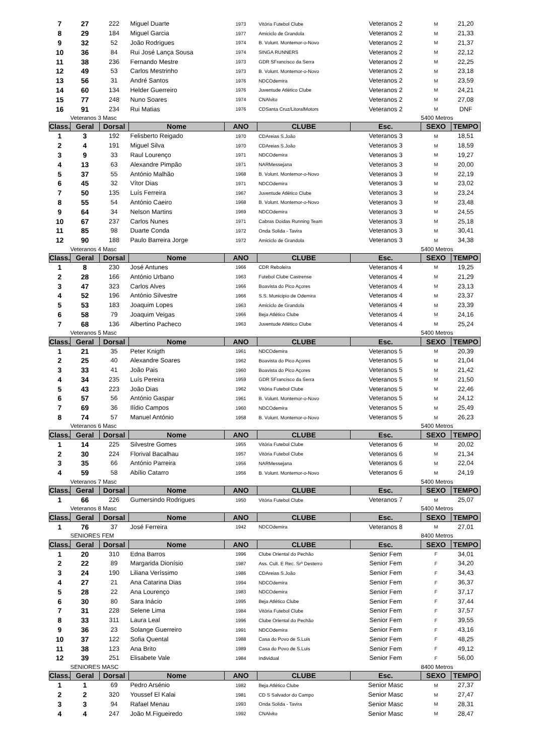| 7 | 27 | 222 | Miguel Duarte | 1973 | Vitória Futebol Clube | Veteranos 2 | M | 21,20 |
| 8 | 29 | 184 | Miguel Garcia | 1977 | Amiciclo de Grandola | Veteranos 2 | M | 21,33 |
| 9 | 32 | 52 | João Rodrigues | 1974 | B. Volunt. Montemor-o-Novo | Veteranos 2 | M | 21,37 |
| 10 | 36 | 84 | Rui José Lança Sousa | 1974 | SINGA RUNNERS | Veteranos 2 | M | 22,12 |
| 11 | 38 | 236 | Fernando Mestre | 1973 | GDR SFrancisco da Serra | Veteranos 2 | M | 22,25 |
| 12 | 49 | 53 | Carlos Mestrinho | 1973 | B. Volunt. Montemor-o-Novo | Veteranos 2 | M | 23,18 |
| 13 | 56 | 31 | André Santos | 1976 | NDCOdemira | Veteranos 2 | M | 23,59 |
| 14 | 60 | 134 | Helder Guerreiro | 1976 | Juventude Atlético Clube | Veteranos 2 | M | 24,21 |
| 15 | 77 | 248 | Nuno Soares | 1974 | CNAlvito | Veteranos 2 | M | 27,08 |
| 16 | 91 | 234 | Rui Matias | 1976 | CDSanta Cruz/LitoralMotors | Veteranos 2 | M | DNF |
| | Veteranos 3 Masc | | | | | | 5400 Metros | |
| Class. | Geral | Dorsal | Nome | ANO | CLUBE | Esc. | SEXO | TEMPO |
| 1 | 3 | 192 | Felisberto Reigado | 1970 | CDAreias S.João | Veteranos 3 | M | 18,51 |
| 2 | 4 | 191 | Miguel Silva | 1970 | CDAreias S.João | Veteranos 3 | M | 18,59 |
| 3 | 9 | 33 | Raul Lourenço | 1971 | NDCOdemira | Veteranos 3 | M | 19,27 |
| 4 | 13 | 63 | Alexandre Pimpão | 1971 | NARMessejana | Veteranos 3 | M | 20,00 |
| 5 | 37 | 55 | António Malhão | 1968 | B. Volunt. Montemor-o-Novo | Veteranos 3 | M | 22,19 |
| 6 | 45 | 32 | Vítor Dias | 1971 | NDCOdemira | Veteranos 3 | M | 23,02 |
| 7 | 50 | 135 | Luís Ferreira | 1967 | Juventude Atlético Clube | Veteranos 3 | M | 23,24 |
| 8 | 55 | 54 | António Caeiro | 1968 | B. Volunt. Montemor-o-Novo | Veteranos 3 | M | 23,48 |
| 9 | 64 | 34 | Nelson Martins | 1969 | NDCOdemira | Veteranos 3 | M | 24,55 |
| 10 | 67 | 237 | Carlos Nunes | 1971 | Cabras Doidas Running Team | Veteranos 3 | M | 25,18 |
| 11 | 85 | 98 | Duarte Conda | 1972 | Onda Solida - Tavira | Veteranos 3 | M | 30,41 |
| 12 | 90 | 188 | Paulo Barreira Jorge | 1972 | Amiciclo de Grandola | Veteranos 3 | M | 34,38 |
| | Veteranos 4 Masc | | | | | | 5400 Metros | |
| Class. | Geral | Dorsal | Nome | ANO | CLUBE | Esc. | SEXO | TEMPO |
| 1 | 8 | 230 | José Antunes | 1966 | CDR Reboleira | Veteranos 4 | M | 19,25 |
| 2 | 28 | 166 | António Urbano | 1963 | Futebol Clube Castrense | Veteranos 4 | M | 21,29 |
| 3 | 47 | 323 | Carlos Alves | 1966 | Boavista do Pico Açores | Veteranos 4 | M | 23,13 |
| 4 | 52 | 196 | António Silvestre | 1966 | S.S. Municipio de Odemira | Veteranos 4 | M | 23,37 |
| 5 | 53 | 183 | Joaquim Lopes | 1963 | Amiciclo de Grandola | Veteranos 4 | M | 23,39 |
| 6 | 58 | 79 | Joaquim Veigas | 1966 | Beja Atlético Clube | Veteranos 4 | M | 24,16 |
| 7 | 68 | 136 | Albertino Pacheco | 1963 | Juventude Atlético Clube | Veteranos 4 | M | 25,24 |
| | Veteranos 5 Masc | | | | | | 5400 Metros | |
| Class. | Geral | Dorsal | Nome | ANO | CLUBE | Esc. | SEXO | TEMPO |
| 1 | 21 | 35 | Peter Knigth | 1961 | NDCOdemira | Veteranos 5 | M | 20,39 |
| 2 | 25 | 40 | Alexandre Soares | 1962 | Boavista do Pico Açores | Veteranos 5 | M | 21,04 |
| 3 | 33 | 41 | João Pais | 1960 | Boavista do Pico Açores | Veteranos 5 | M | 21,42 |
| 4 | 34 | 235 | Luís Pereira | 1959 | GDR SFrancisco da Serra | Veteranos 5 | M | 21,50 |
| 5 | 43 | 223 | João Dias | 1962 | Vitória Futebol Clube | Veteranos 5 | M | 22,46 |
| 6 | 57 | 56 | António Gaspar | 1961 | B. Volunt. Montemor-o-Novo | Veteranos 5 | M | 24,12 |
| 7 | 69 | 36 | Ilídio Campos | 1960 | NDCOdemira | Veteranos 5 | M | 25,49 |
| 8 | 74 | 57 | Manuel António | 1958 | B. Volunt. Montemor-o-Novo | Veteranos 5 | M | 26,23 |
| | Veteranos 6 Masc | | | | | | 5400 Metros | |
| Class. | Geral | Dorsal | Nome | ANO | CLUBE | Esc. | SEXO | TEMPO |
| 1 | 14 | 225 | Silvestre Gomes | 1955 | Vitória Futebol Clube | Veteranos 6 | M | 20,02 |
| 2 | 30 | 224 | Florival Bacalhau | 1957 | Vitória Futebol Clube | Veteranos 6 | M | 21,34 |
| 3 | 35 | 66 | António Parreira | 1956 | NARMessejana | Veteranos 6 | M | 22,04 |
| 4 | 59 | 58 | Abílio Catarro | 1956 | B. Volunt. Montemor-o-Novo | Veteranos 6 | M | 24,19 |
| | Veteranos 7 Masc | | | | | | 5400 Metros | |
| Class. | Geral | Dorsal | Nome | ANO | CLUBE | Esc. | SEXO | TEMPO |
| 1 | 66 | 226 | Gumersindo Rodrigues | 1950 | Vitória Futebol Clube | Veteranos 7 | M | 25,07 |
| | Veteranos 8 Masc | | | | | | 5400 Metros | |
| Class. | Geral | Dorsal | Nome | ANO | CLUBE | Esc. | SEXO | TEMPO |
| 1 | 76 | 37 | José Ferreira | 1942 | NDCOdemira | Veteranos 8 | M | 27,01 |
| | SENIORES FEM | | | | | | 8400 Metros | |
| Class. | Geral | Dorsal | Nome | ANO | CLUBE | Esc. | SEXO | TEMPO |
| 1 | 20 | 310 | Edna Barros | 1996 | Clube Oriental do Pechão | Senior Fem | F | 34,01 |
| 2 | 22 | 89 | Margarida Dionísio | 1987 | Ass. Cult. E Rec. Srº Desterro | Senior Fem | F | 34,20 |
| 3 | 24 | 190 | Liliana Veríssimo | 1986 | CDAreias S.João | Senior Fem | F | 34,43 |
| 4 | 27 | 21 | Ana Catarina Dias | 1994 | NDCOdemira | Senior Fem | F | 36,37 |
| 5 | 28 | 22 | Ana Lourenço | 1983 | NDCOdemira | Senior Fem | F | 37,17 |
| 6 | 30 | 80 | Sara Inácio | 1995 | Beja Atlético Clube | Senior Fem | F | 37,44 |
| 7 | 31 | 228 | Selene Lima | 1984 | Vitória Futebol Clube | Senior Fem | F | 37,57 |
| 8 | 33 | 311 | Laura Leal | 1996 | Clube Oriental do Pechão | Senior Fem | F | 39,55 |
| 9 | 36 | 23 | Solange Guerreiro | 1991 | NDCOdemira | Senior Fem | F | 43,16 |
| 10 | 37 | 122 | Sofia Quental | 1988 | Casa do Povo de S.Luis | Senior Fem | F | 48,25 |
| 11 | 38 | 123 | Ana Brito | 1989 | Casa do Povo de S.Luis | Senior Fem | F | 49,12 |
| 12 | 39 | 251 | Elisabete Vale | 1984 | Individual | Senior Fem | F | 56,00 |
| | SENIORES MASC | | | | | | 8400 Metros | |
| Class. | Geral | Dorsal | Nome | ANO | CLUBE | Esc. | SEXO | TEMPO |
| 1 | 1 | 69 | Pedro Arsénio | 1982 | Beja Atlético Clube | Senior Masc | M | 27,37 |
| 2 | 2 | 320 | Youssef El Kalai | 1981 | CD S Salvador do Campo | Senior Masc | M | 27,47 |
| 3 | 3 | 94 | Rafael Menau | 1993 | Onda Solida - Tavira | Senior Masc | M | 28,31 |
| 4 | 4 | 247 | João M.Figueiredo | 1992 | CNAlvito | Senior Masc | M | 28,47 |